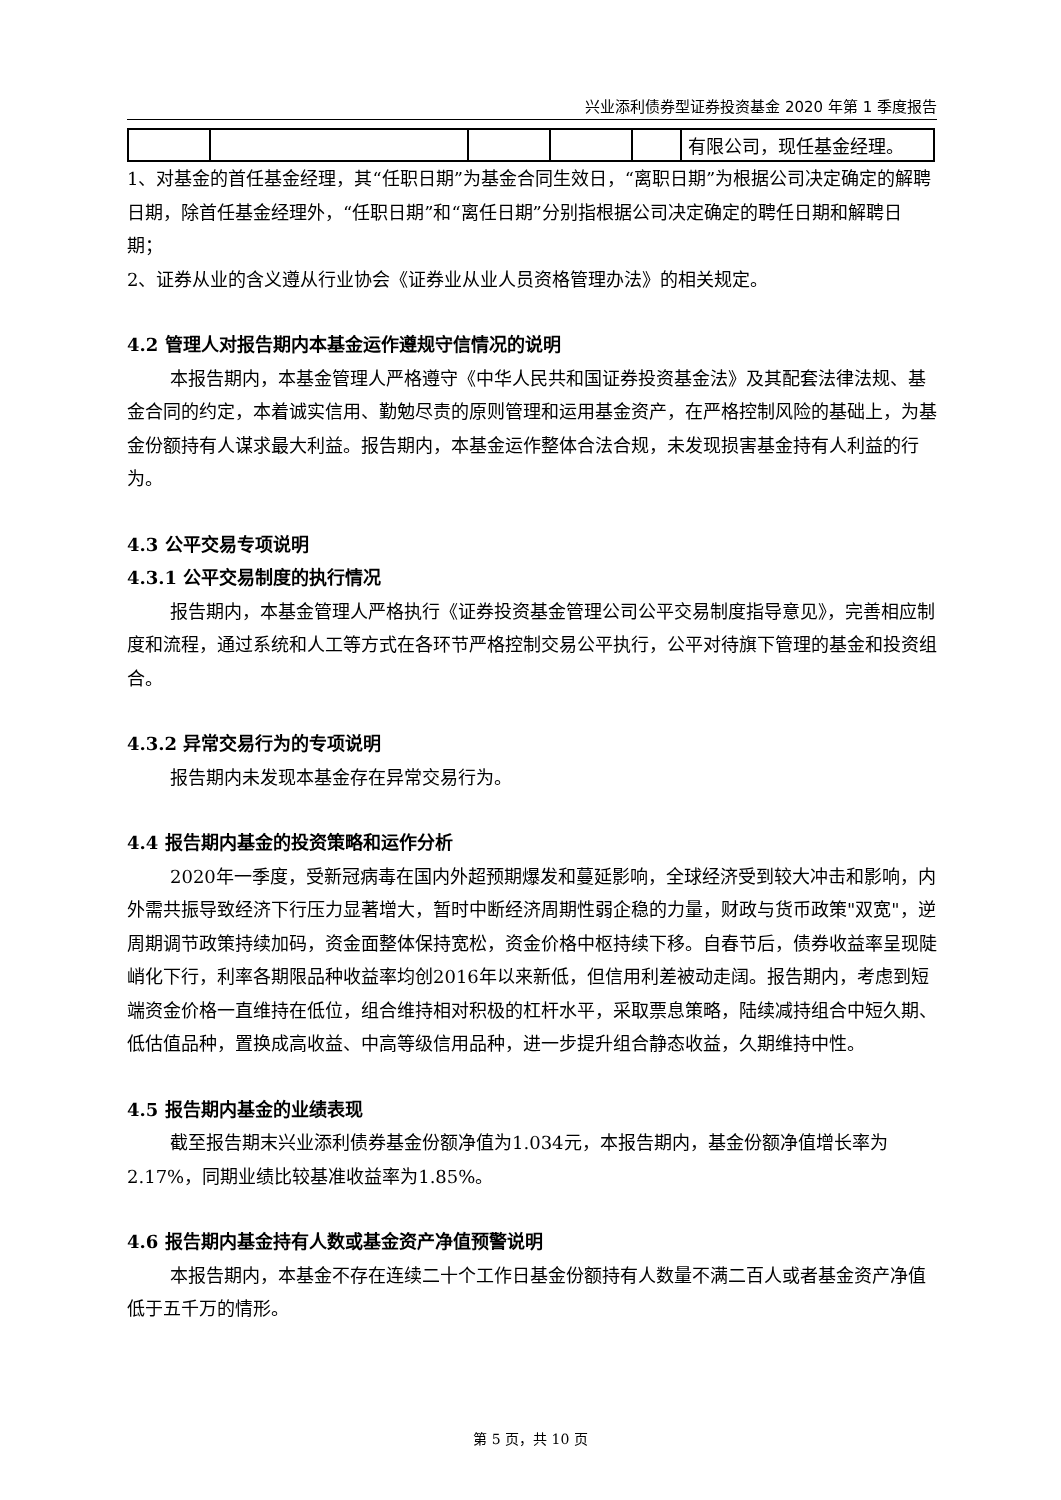兴业添利债券型证券投资基金 2020 年第 1 季度报告
| | | | | | 有限公司，现任基金经理。 |
1、对基金的首任基金经理，其“任职日期”为基金合同生效日，“离职日期”为根据公司决定确定的解聘日期，除首任基金经理外，“任职日期”和“离任日期”分别指根据公司决定确定的聘任日期和解聘日期；
2、证券从业的含义遵从行业协会《证券业从业人员资格管理办法》的相关规定。
4.2 管理人对报告期内本基金运作遵规守信情况的说明
本报告期内，本基金管理人严格遵守《中华人民共和国证券投资基金法》及其配套法律法规、基金合同的约定，本着诚实信用、勤勉尽责的原则管理和运用基金资产，在严格控制风险的基础上，为基金份额持有人谋求最大利益。报告期内，本基金运作整体合法合规，未发现损害基金持有人利益的行为。
4.3 公平交易专项说明
4.3.1 公平交易制度的执行情况
报告期内，本基金管理人严格执行《证券投资基金管理公司公平交易制度指导意见》，完善相应制度和流程，通过系统和人工等方式在各环节严格控制交易公平执行，公平对待旗下管理的基金和投资组合。
4.3.2 异常交易行为的专项说明
报告期内未发现本基金存在异常交易行为。
4.4 报告期内基金的投资策略和运作分析
2020年一季度，受新冠病毒在国内外超预期爆发和蔓延影响，全球经济受到较大冲击和影响，内外需共振导致经济下行压力显著增大，暂时中断经济周期性弱企稳的力量，财政与货币政策"双宽"，逆周期调节政策持续加码，资金面整体保持宽松，资金价格中枢持续下移。自春节后，债券收益率呈现陡峭化下行，利率各期限品种收益率均创2016年以来新低，但信用利差被动走阔。报告期内，考虑到短端资金价格一直维持在低位，组合维持相对积极的杠杆水平，采取票息策略，陆续减持组合中短久期、低估值品种，置换成高收益、中高等级信用品种，进一步提升组合静态收益，久期维持中性。
4.5 报告期内基金的业绩表现
截至报告期末兴业添利债券基金份额净值为1.034元，本报告期内，基金份额净值增长率为2.17%，同期业绩比较基准收益率为1.85%。
4.6 报告期内基金持有人数或基金资产净值预警说明
本报告期内，本基金不存在连续二十个工作日基金份额持有人数量不满二百人或者基金资产净值低于五千万的情形。
第 5 页，共 10 页